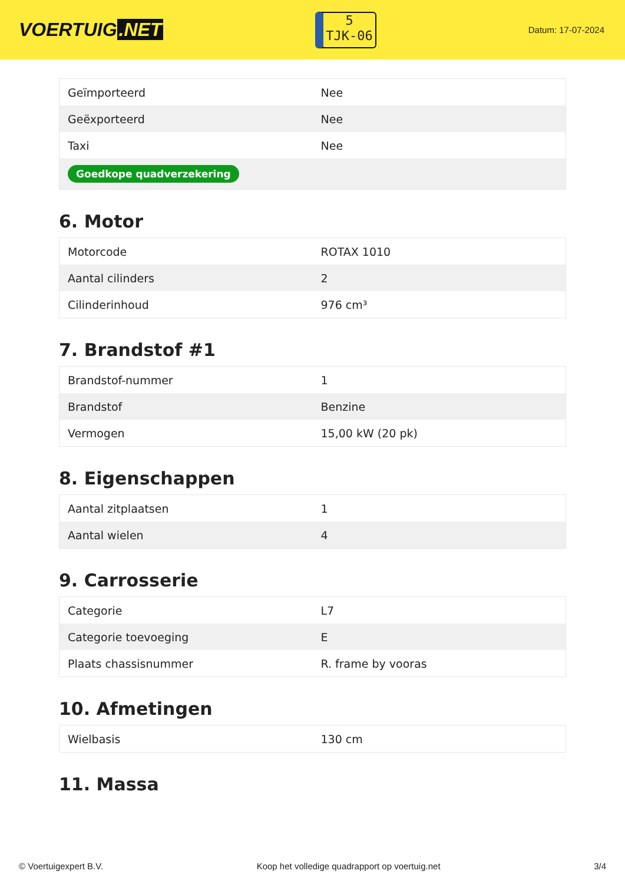VOERTUIG.NET
5
TJK-06
Datum: 17-07-2024
| Geïmporteerd | Nee |
| Geëxporteerd | Nee |
| Taxi | Nee |
| Goedkope quadverzekering | |
6. Motor
| Motorcode | ROTAX 1010 |
| Aantal cilinders | 2 |
| Cilinderinhoud | 976 cm³ |
7. Brandstof #1
| Brandstof-nummer | 1 |
| Brandstof | Benzine |
| Vermogen | 15,00 kW (20 pk) |
8. Eigenschappen
| Aantal zitplaatsen | 1 |
| Aantal wielen | 4 |
9. Carrosserie
| Categorie | L7 |
| Categorie toevoeging | E |
| Plaats chassisnummer | R. frame by vooras |
10. Afmetingen
| Wielbasis | 130 cm |
11. Massa
© Voertuigexpert B.V. Koop het volledige quadrapport op voertuig.net 3/4